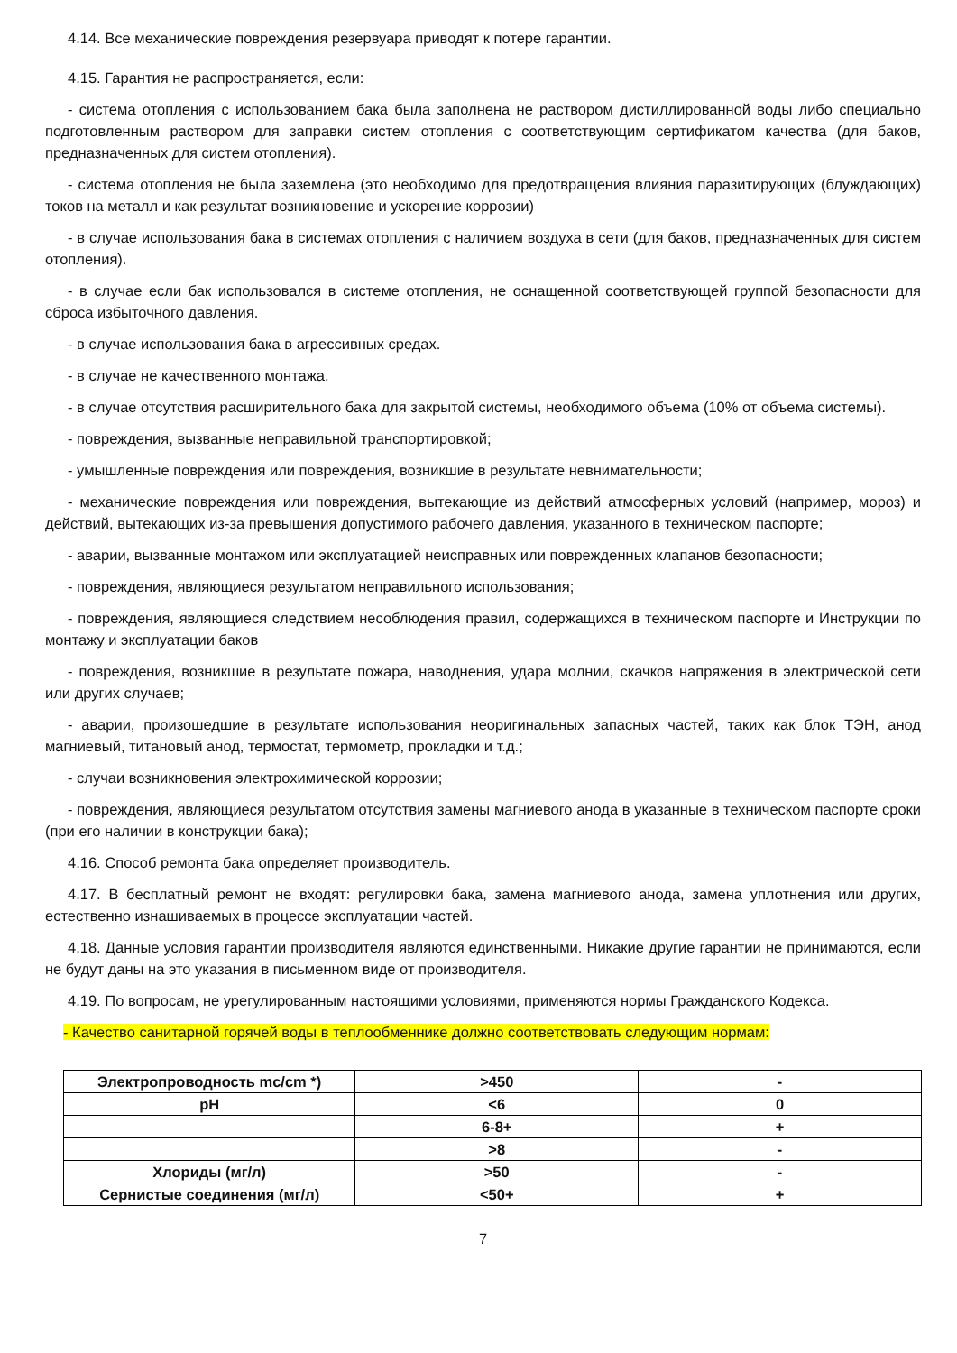4.14. Все механические повреждения резервуара приводят к потере гарантии.
4.15. Гарантия не распространяется, если:
- система отопления с использованием бака была заполнена не раствором дистиллированной воды либо специально подготовленным раствором для заправки систем отопления с соответствующим сертификатом качества (для баков, предназначенных для систем отопления).
- система отопления не была заземлена (это необходимо для предотвращения влияния паразитирующих (блуждающих) токов на металл и как результат возникновение и ускорение коррозии)
- в случае использования бака в системах отопления с наличием воздуха в сети (для баков, предназначенных для систем отопления).
- в случае если бак использовался в системе отопления, не оснащенной соответствующей группой безопасности для сброса избыточного давления.
- в случае использования бака в агрессивных средах.
- в случае не качественного монтажа.
- в случае отсутствия расширительного бака для закрытой системы, необходимого объема (10% от объема системы).
- повреждения, вызванные неправильной транспортировкой;
- умышленные повреждения или повреждения, возникшие в результате невнимательности;
- механические повреждения или повреждения, вытекающие из действий атмосферных условий (например, мороз) и действий, вытекающих из-за превышения допустимого рабочего давления, указанного в техническом паспорте;
- аварии, вызванные монтажом или эксплуатацией неисправных или поврежденных клапанов безопасности;
- повреждения, являющиеся результатом неправильного использования;
- повреждения, являющиеся следствием несоблюдения правил, содержащихся в техническом паспорте и Инструкции по монтажу и эксплуатации баков
- повреждения, возникшие в результате пожара, наводнения, удара молнии, скачков напряжения в электрической сети или других случаев;
- аварии, произошедшие в результате использования неоригинальных запасных частей, таких как блок ТЭН, анод магниевый, титановый анод, термостат, термометр, прокладки и т.д.;
- случаи возникновения электрохимической коррозии;
- повреждения, являющиеся результатом отсутствия замены магниевого анода в указанные в техническом паспорте сроки (при его наличии в конструкции бака);
4.16. Способ ремонта бака определяет производитель.
4.17. В бесплатный ремонт не входят: регулировки бака, замена магниевого анода, замена уплотнения или других, естественно изнашиваемых в процессе эксплуатации частей.
4.18. Данные условия гарантии производителя являются единственными. Никакие другие гарантии не принимаются, если не будут даны на это указания в письменном виде от производителя.
4.19. По вопросам, не урегулированным настоящими условиями, применяются нормы Гражданского Кодекса.
- Качество санитарной горячей воды в теплообменнике должно соответствовать следующим нормам:
| Электропроводность mc/cm *) | >450 | - |
| pH | <6 | 0 |
| | 6-8+ | + |
| | >8 | - |
| Хлориды (мг/л) | >50 | - |
| Сернистые соединения (мг/л) | <50+ | + |
7